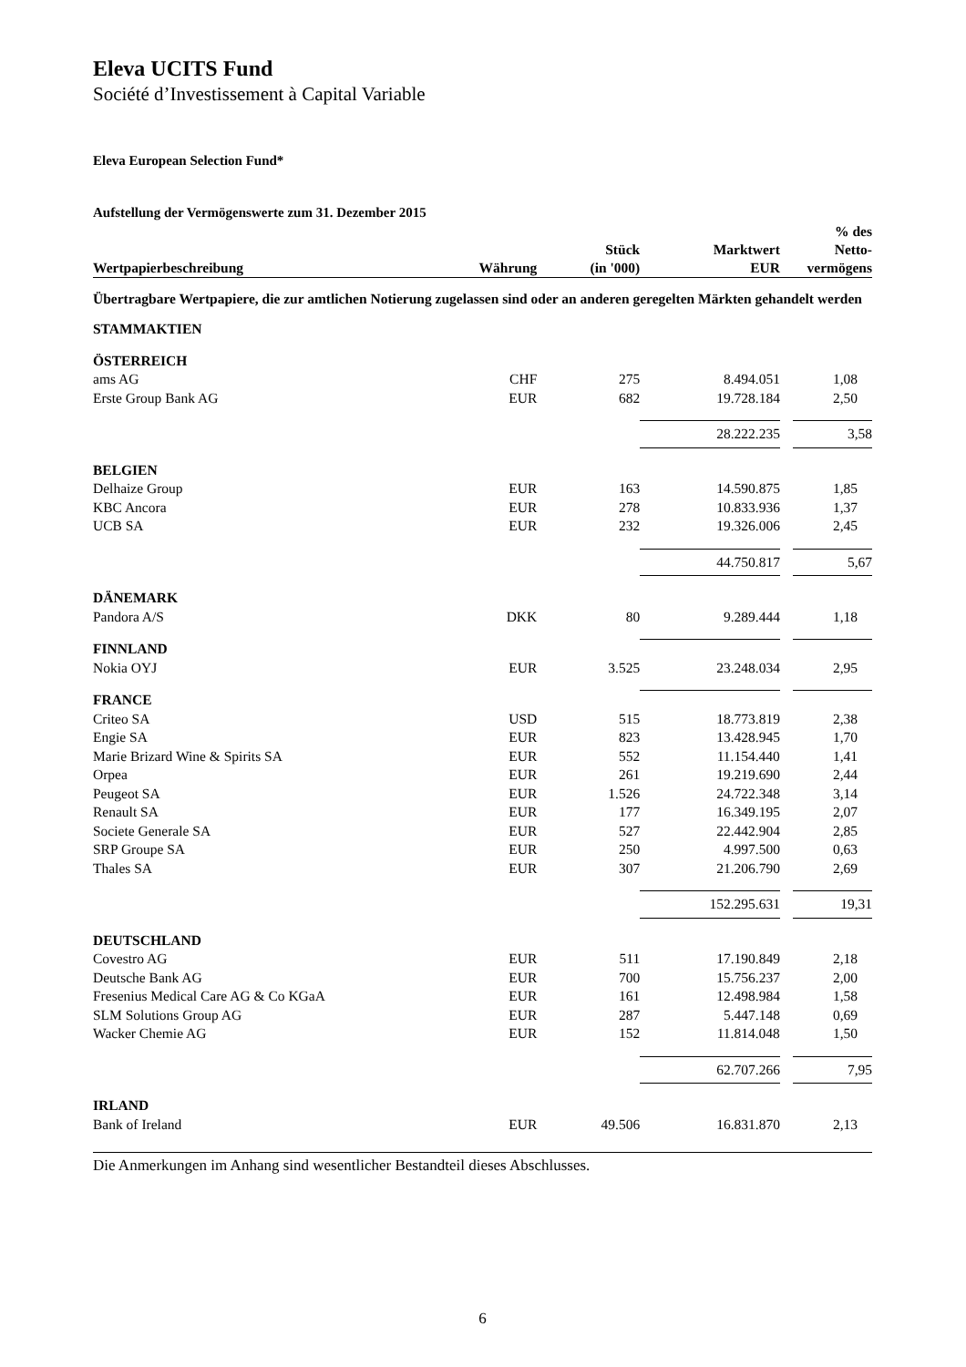Eleva UCITS Fund
Société d’Investissement à Capital Variable
Eleva European Selection Fund*
Aufstellung der Vermögenswerte zum 31. Dezember 2015
| Wertpapierbeschreibung | Währung | Stück (in '000) | Marktwert EUR | | % des Netto- vermögens |
| --- | --- | --- | --- | --- | --- |
| Übertragbare Wertpapiere, die zur amtlichen Notierung zugelassen sind oder an anderen geregelten Märkten gehandelt werden | | | | | |
| STAMMAKTIEN | | | | | |
| ÖSTERREICH | | | | | |
| ams AG | CHF | 275 | 8.494.051 | | 1,08 |
| Erste Group Bank AG | EUR | 682 | 19.728.184 | | 2,50 |
| | | | 28.222.235 | | 3,58 |
| BELGIEN | | | | | |
| Delhaize Group | EUR | 163 | 14.590.875 | | 1,85 |
| KBC Ancora | EUR | 278 | 10.833.936 | | 1,37 |
| UCB SA | EUR | 232 | 19.326.006 | | 2,45 |
| | | | 44.750.817 | | 5,67 |
| DÄNEMARK | | | | | |
| Pandora A/S | DKK | 80 | 9.289.444 | | 1,18 |
| FINNLAND | | | | | |
| Nokia OYJ | EUR | 3.525 | 23.248.034 | | 2,95 |
| FRANCE | | | | | |
| Criteo SA | USD | 515 | 18.773.819 | | 2,38 |
| Engie SA | EUR | 823 | 13.428.945 | | 1,70 |
| Marie Brizard Wine & Spirits SA | EUR | 552 | 11.154.440 | | 1,41 |
| Orpea | EUR | 261 | 19.219.690 | | 2,44 |
| Peugeot SA | EUR | 1.526 | 24.722.348 | | 3,14 |
| Renault SA | EUR | 177 | 16.349.195 | | 2,07 |
| Societe Generale SA | EUR | 527 | 22.442.904 | | 2,85 |
| SRP Groupe SA | EUR | 250 | 4.997.500 | | 0,63 |
| Thales SA | EUR | 307 | 21.206.790 | | 2,69 |
| | | | 152.295.631 | | 19,31 |
| DEUTSCHLAND | | | | | |
| Covestro AG | EUR | 511 | 17.190.849 | | 2,18 |
| Deutsche Bank AG | EUR | 700 | 15.756.237 | | 2,00 |
| Fresenius Medical Care AG & Co KGaA | EUR | 161 | 12.498.984 | | 1,58 |
| SLM Solutions Group AG | EUR | 287 | 5.447.148 | | 0,69 |
| Wacker Chemie AG | EUR | 152 | 11.814.048 | | 1,50 |
| | | | 62.707.266 | | 7,95 |
| IRLAND | | | | | |
| Bank of Ireland | EUR | 49.506 | 16.831.870 | | 2,13 |
Die Anmerkungen im Anhang sind wesentlicher Bestandteil dieses Abschlusses.
6